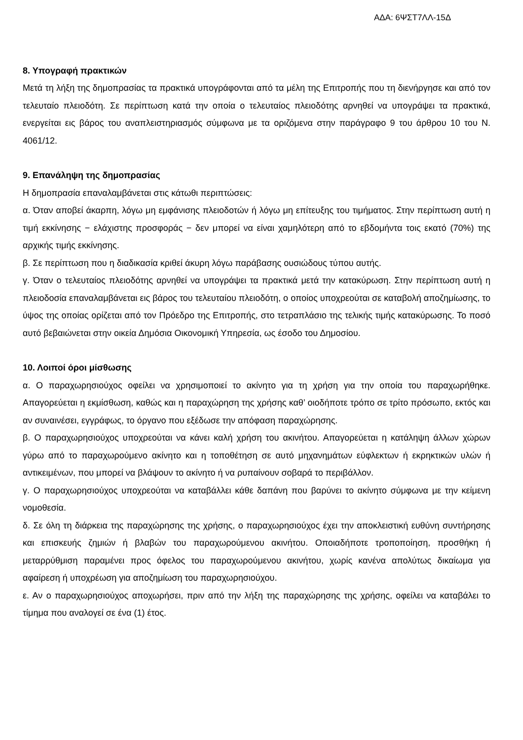ΑΔΑ: 6ΨΣΤ7ΛΛ-15Δ
8. Υπογραφή πρακτικών
Μετά τη λήξη της δημοπρασίας τα πρακτικά υπογράφονται από τα μέλη της Επιτροπής που τη διενήργησε και από τον τελευταίο πλειοδότη. Σε περίπτωση κατά την οποία ο τελευταίος πλειοδότης αρνηθεί να υπογράψει τα πρακτικά, ενεργείται εις βάρος του αναπλειστηριασμός σύμφωνα με τα οριζόμενα στην παράγραφο 9 του άρθρου 10 του Ν. 4061/12.
9. Επανάληψη της δημοπρασίας
Η δημοπρασία επαναλαμβάνεται στις κάτωθι περιπτώσεις:
α. Όταν αποβεί άκαρπη, λόγω μη εμφάνισης πλειοδοτών ή λόγω μη επίτευξης του τιμήματος. Στην περίπτωση αυτή η τιμή εκκίνησης − ελάχιστης προσφοράς − δεν μπορεί να είναι χαμηλότερη από το εβδομήντα τοις εκατό (70%) της αρχικής τιμής εκκίνησης.
β. Σε περίπτωση που η διαδικασία κριθεί άκυρη λόγω παράβασης ουσιώδους τύπου αυτής.
γ. Όταν ο τελευταίος πλειοδότης αρνηθεί να υπογράψει τα πρακτικά μετά την κατακύρωση. Στην περίπτωση αυτή η πλειοδοσία επαναλαμβάνεται εις βάρος του τελευταίου πλειοδότη, ο οποίος υποχρεούται σε καταβολή αποζημίωσης, το ύψος της οποίας ορίζεται από τον Πρόεδρο της Επιτροπής, στο τετραπλάσιο της τελικής τιμής κατακύρωσης. Το ποσό αυτό βεβαιώνεται στην οικεία Δημόσια Οικονομική Υπηρεσία, ως έσοδο του Δημοσίου.
10. Λοιποί όροι μίσθωσης
α. Ο παραχωρησιούχος οφείλει να χρησιμοποιεί το ακίνητο για τη χρήση για την οποία του παραχωρήθηκε. Απαγορεύεται η εκμίσθωση, καθώς και η παραχώρηση της χρήσης καθ’ οιοδήποτε τρόπο σε τρίτο πρόσωπο, εκτός και αν συναινέσει, εγγράφως, το όργανο που εξέδωσε την απόφαση παραχώρησης.
β. Ο παραχωρησιούχος υποχρεούται να κάνει καλή χρήση του ακινήτου. Απαγορεύεται η κατάληψη άλλων χώρων γύρω από το παραχωρούμενο ακίνητο και η τοποθέτηση σε αυτό μηχανημάτων εύφλεκτων ή εκρηκτικών υλών ή αντικειμένων, που μπορεί να βλάψουν το ακίνητο ή να ρυπαίνουν σοβαρά το περιβάλλον.
γ. Ο παραχωρησιούχος υποχρεούται να καταβάλλει κάθε δαπάνη που βαρύνει το ακίνητο σύμφωνα με την κείμενη νομοθεσία.
δ. Σε όλη τη διάρκεια της παραχώρησης της χρήσης, ο παραχωρησιούχος έχει την αποκλειστική ευθύνη συντήρησης και επισκευής ζημιών ή βλαβών του παραχωρούμενου ακινήτου. Οποιαδήποτε τροποποίηση, προσθήκη ή μεταρρύθμιση παραμένει προς όφελος του παραχωρούμενου ακινήτου, χωρίς κανένα απολύτως δικαίωμα για αφαίρεση ή υποχρέωση για αποζημίωση του παραχωρησιούχου.
ε. Αν ο παραχωρησιούχος αποχωρήσει, πριν από την λήξη της παραχώρησης της χρήσης, οφείλει να καταβάλει το τίμημα που αναλογεί σε ένα (1) έτος.